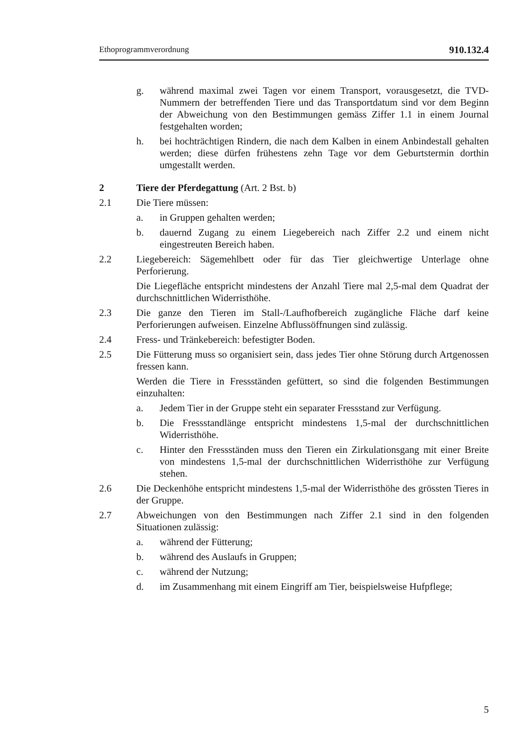Ethoprogrammverordnung 910.132.4
g. während maximal zwei Tagen vor einem Transport, vorausgesetzt, die TVD-Nummern der betreffenden Tiere und das Transportdatum sind vor dem Beginn der Abweichung von den Bestimmungen gemäss Ziffer 1.1 in einem Journal festgehalten worden;
h. bei hochträchtigen Rindern, die nach dem Kalben in einem Anbindestall gehalten werden; diese dürfen frühestens zehn Tage vor dem Geburtstermin dorthin umgestallt werden.
2 Tiere der Pferdegattung (Art. 2 Bst. b)
2.1 Die Tiere müssen:
a. in Gruppen gehalten werden;
b. dauernd Zugang zu einem Liegebereich nach Ziffer 2.2 und einem nicht eingestreuten Bereich haben.
2.2 Liegebereich: Sägemehlbett oder für das Tier gleichwertige Unterlage ohne Perforierung.
Die Liegefläche entspricht mindestens der Anzahl Tiere mal 2,5-mal dem Quadrat der durchschnittlichen Widerristhöhe.
2.3 Die ganze den Tieren im Stall-/Laufhofbereich zugängliche Fläche darf keine Perforierungen aufweisen. Einzelne Abflussöffnungen sind zulässig.
2.4 Fress- und Tränkebereich: befestigter Boden.
2.5 Die Fütterung muss so organisiert sein, dass jedes Tier ohne Störung durch Artgenossen fressen kann.
Werden die Tiere in Fressständen gefüttert, so sind die folgenden Bestimmungen einzuhalten:
a. Jedem Tier in der Gruppe steht ein separater Fressstand zur Verfügung.
b. Die Fressstandlänge entspricht mindestens 1,5-mal der durchschnittlichen Widerristhöhe.
c. Hinter den Fressständen muss den Tieren ein Zirkulationsgang mit einer Breite von mindestens 1,5-mal der durchschnittlichen Widerristhöhe zur Verfügung stehen.
2.6 Die Deckenhöhe entspricht mindestens 1,5-mal der Widerristhöhe des grössten Tieres in der Gruppe.
2.7 Abweichungen von den Bestimmungen nach Ziffer 2.1 sind in den folgenden Situationen zulässig:
a. während der Fütterung;
b. während des Auslaufs in Gruppen;
c. während der Nutzung;
d. im Zusammenhang mit einem Eingriff am Tier, beispielsweise Hufpflege;
5